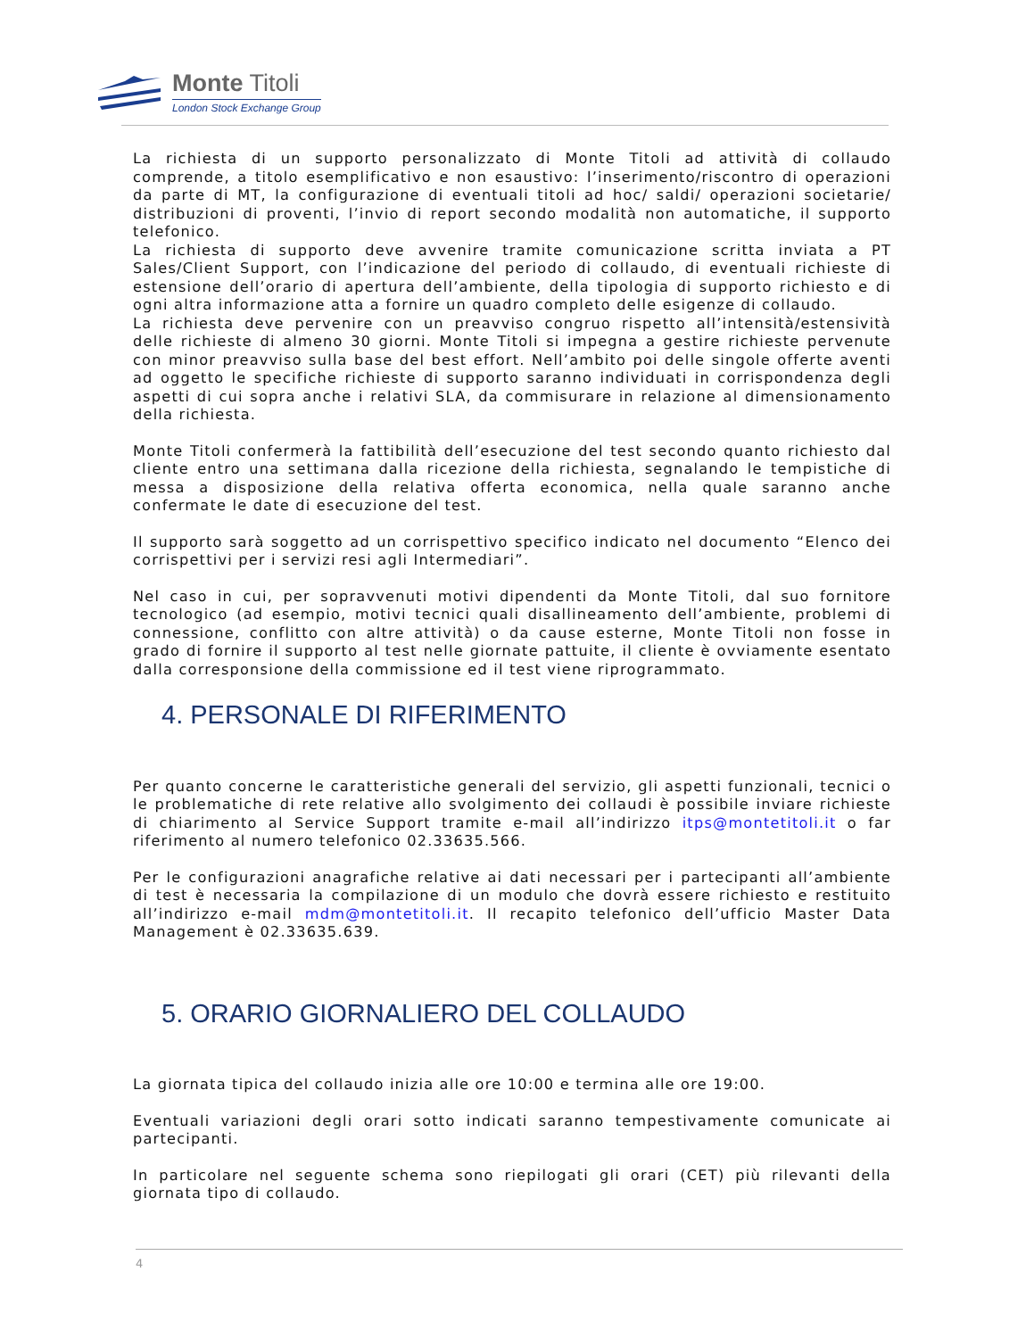Monte Titoli
London Stock Exchange Group
La richiesta di un supporto personalizzato di Monte Titoli ad attività di collaudo comprende, a titolo esemplificativo e non esaustivo: l’inserimento/riscontro di operazioni da parte di MT, la configurazione di eventuali titoli ad hoc/ saldi/ operazioni societarie/ distribuzioni di proventi, l’invio di report secondo modalità non automatiche, il supporto telefonico.
La richiesta di supporto deve avvenire tramite comunicazione scritta inviata a PT Sales/Client Support, con l’indicazione del periodo di collaudo, di eventuali richieste di estensione dell’orario di apertura dell’ambiente, della tipologia di supporto richiesto e di ogni altra informazione atta a fornire un quadro completo delle esigenze di collaudo.
La richiesta deve pervenire con un preavviso congruo rispetto all’intensità/estensività delle richieste di almeno 30 giorni. Monte Titoli si impegna a gestire richieste pervenute con minor preavviso sulla base del best effort. Nell’ambito poi delle singole offerte aventi ad oggetto le specifiche richieste di supporto saranno individuati in corrispondenza degli aspetti di cui sopra anche i relativi SLA, da commisurare in relazione al dimensionamento della richiesta.
Monte Titoli confermerà la fattibilità dell’esecuzione del test secondo quanto richiesto dal cliente entro una settimana dalla ricezione della richiesta, segnalando le tempistiche di messa a disposizione della relativa offerta economica, nella quale saranno anche confermate le date di esecuzione del test.
Il supporto sarà soggetto ad un corrispettivo specifico indicato nel documento “Elenco dei corrispettivi per i servizi resi agli Intermediari”.
Nel caso in cui, per sopravvenuti motivi dipendenti da Monte Titoli, dal suo fornitore tecnologico (ad esempio, motivi tecnici quali disallineamento dell’ambiente, problemi di connessione, conflitto con altre attività) o da cause esterne, Monte Titoli non fosse in grado di fornire il supporto al test nelle giornate pattuite, il cliente è ovviamente esentato dalla corresponsione della commissione ed il test viene riprogrammato.
4. PERSONALE DI RIFERIMENTO
Per quanto concerne le caratteristiche generali del servizio, gli aspetti funzionali, tecnici o le problematiche di rete relative allo svolgimento dei collaudi è possibile inviare richieste di chiarimento al Service Support tramite e-mail all’indirizzo itps@montetitoli.it o far riferimento al numero telefonico 02.33635.566.
Per le configurazioni anagrafiche relative ai dati necessari per i partecipanti all’ambiente di test è necessaria la compilazione di un modulo che dovrà essere richiesto e restituito all’indirizzo e-mail mdm@montetitoli.it. Il recapito telefonico dell’ufficio Master Data Management è 02.33635.639.
5. ORARIO GIORNALIERO DEL COLLAUDO
La giornata tipica del collaudo inizia alle ore 10:00 e termina alle ore 19:00.
Eventuali variazioni degli orari sotto indicati saranno tempestivamente comunicate ai partecipanti.
In particolare nel seguente schema sono riepilogati gli orari (CET) più rilevanti della giornata tipo di collaudo.
4